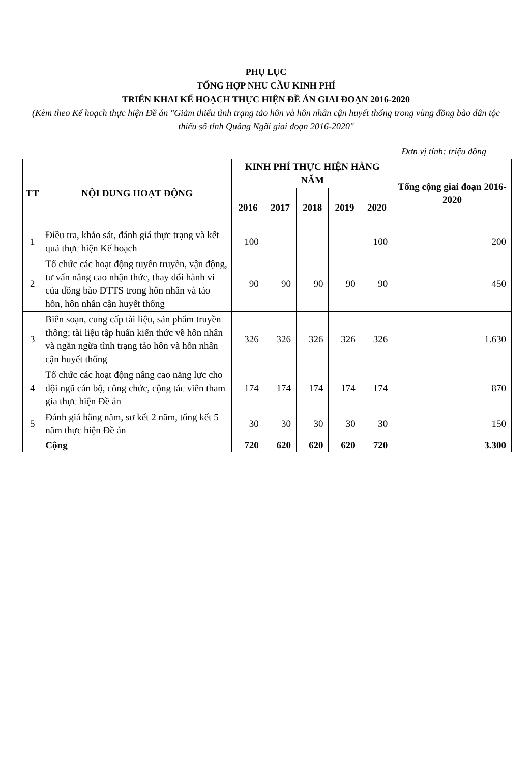PHỤ LỤC
TỔNG HỢP NHU CẦU KINH PHÍ
TRIỂN KHAI KẾ HOẠCH THỰC HIỆN ĐỀ ÁN GIAI ĐOẠN 2016-2020
(Kèm theo Kế hoạch thực hiện Đề án "Giảm thiểu tình trạng tảo hôn và hôn nhân cận huyết thống trong vùng đồng bào dân tộc thiểu số tỉnh Quảng Ngãi giai đoạn 2016-2020"
Đơn vị tính: triệu đồng
| TT | NỘI DUNG HOẠT ĐỘNG | KINH PHÍ THỰC HIỆN HÀNG NĂM | | | | | Tổng cộng giai đoạn 2016-2020 |
| --- | --- | --- | --- | --- | --- | --- | --- |
| | | 2016 | 2017 | 2018 | 2019 | 2020 | |
| 1 | Điều tra, khảo sát, đánh giá thực trạng và kết quả thực hiện Kế hoạch | 100 | | | | 100 | 200 |
| 2 | Tổ chức các hoạt động tuyên truyền, vận động, tư vấn nâng cao nhận thức, thay đổi hành vi của đồng bào DTTS trong hôn nhân và tảo hôn, hôn nhân cận huyết thống | 90 | 90 | 90 | 90 | 90 | 450 |
| 3 | Biên soạn, cung cấp tài liệu, sản phẩm truyền thông; tài liệu tập huấn kiến thức về hôn nhân và ngăn ngừa tình trạng tảo hôn và hôn nhân cận huyết thống | 326 | 326 | 326 | 326 | 326 | 1.630 |
| 4 | Tổ chức các hoạt động nâng cao năng lực cho đội ngũ cán bộ, công chức, cộng tác viên tham gia thực hiện Đề án | 174 | 174 | 174 | 174 | 174 | 870 |
| 5 | Đánh giá hằng năm, sơ kết 2 năm, tổng kết 5 năm thực hiện Đề án | 30 | 30 | 30 | 30 | 30 | 150 |
| | Cộng | 720 | 620 | 620 | 620 | 720 | 3.300 |